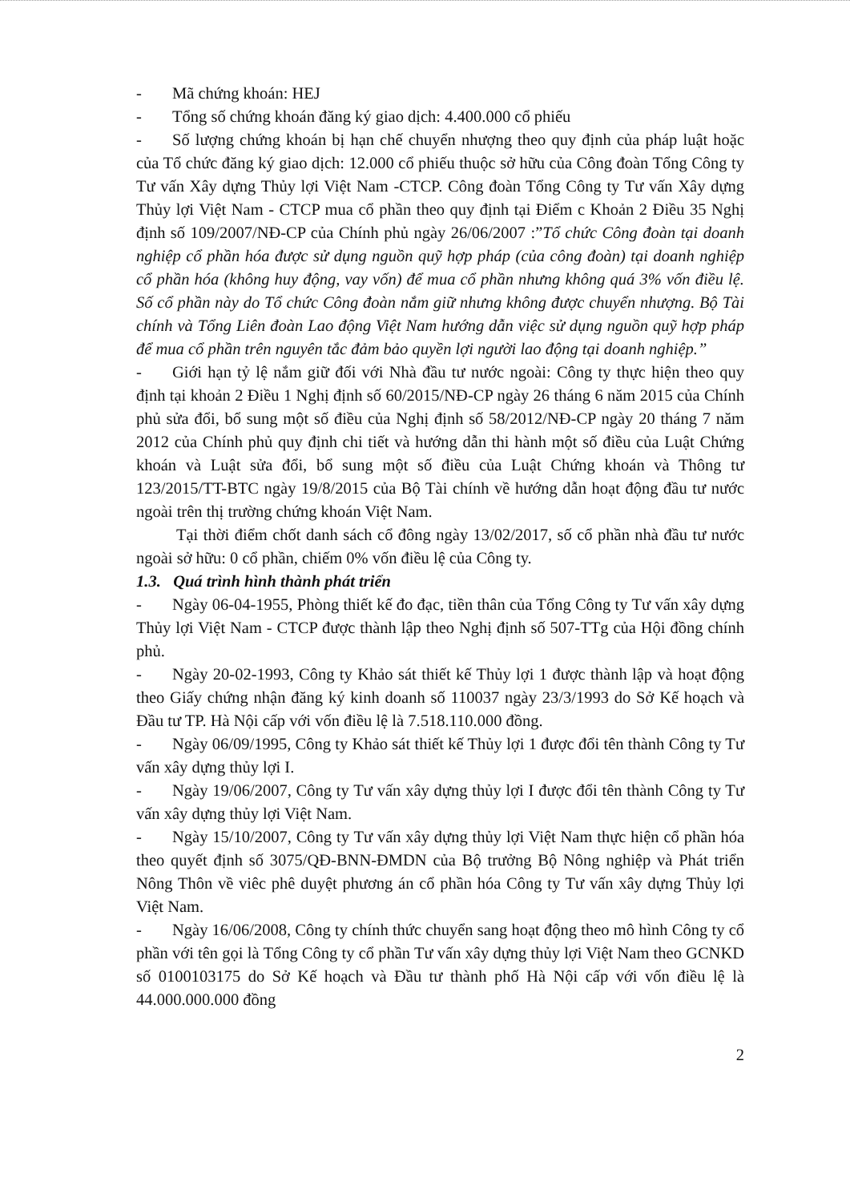- Mã chứng khoán: HEJ
- Tổng số chứng khoán đăng ký giao dịch: 4.400.000 cổ phiếu
- Số lượng chứng khoán bị hạn chế chuyển nhượng theo quy định của pháp luật hoặc của Tổ chức đăng ký giao dịch: 12.000 cổ phiếu thuộc sở hữu của Công đoàn Tổng Công ty Tư vấn Xây dựng Thủy lợi Việt Nam -CTCP. Công đoàn Tổng Công ty Tư vấn Xây dựng Thủy lợi Việt Nam - CTCP mua cổ phần theo quy định tại Điểm c Khoản 2 Điều 35 Nghị định số 109/2007/NĐ-CP của Chính phủ ngày 26/06/2007 :”Tổ chức Công đoàn tại doanh nghiệp cổ phần hóa được sử dụng nguồn quỹ hợp pháp (của công đoàn) tại doanh nghiệp cổ phần hóa (không huy động, vay vốn) để mua cổ phần nhưng không quá 3% vốn điều lệ. Số cổ phần này do Tổ chức Công đoàn nắm giữ nhưng không được chuyển nhượng. Bộ Tài chính và Tổng Liên đoàn Lao động Việt Nam hướng dẫn việc sử dụng nguồn quỹ hợp pháp để mua cổ phần trên nguyên tắc đảm bảo quyền lợi người lao động tại doanh nghiệp.”
- Giới hạn tỷ lệ nắm giữ đối với Nhà đầu tư nước ngoài: Công ty thực hiện theo quy định tại khoản 2 Điều 1 Nghị định số 60/2015/NĐ-CP ngày 26 tháng 6 năm 2015 của Chính phủ sửa đổi, bổ sung một số điều của Nghị định số 58/2012/NĐ-CP ngày 20 tháng 7 năm 2012 của Chính phủ quy định chi tiết và hướng dẫn thi hành một số điều của Luật Chứng khoán và Luật sửa đổi, bổ sung một số điều của Luật Chứng khoán và Thông tư 123/2015/TT-BTC ngày 19/8/2015 của Bộ Tài chính về hướng dẫn hoạt động đầu tư nước ngoài trên thị trường chứng khoán Việt Nam.
Tại thời điểm chốt danh sách cổ đông ngày 13/02/2017, số cổ phần nhà đầu tư nước ngoài sở hữu: 0 cổ phần, chiếm 0% vốn điều lệ của Công ty.
1.3. Quá trình hình thành phát triển
- Ngày 06-04-1955, Phòng thiết kế đo đạc, tiền thân của Tổng Công ty Tư vấn xây dựng Thủy lợi Việt Nam - CTCP được thành lập theo Nghị định số 507-TTg của Hội đồng chính phủ.
- Ngày 20-02-1993, Công ty Khảo sát thiết kế Thủy lợi 1 được thành lập và hoạt động theo Giấy chứng nhận đăng ký kinh doanh số 110037 ngày 23/3/1993 do Sở Kế hoạch và Đầu tư TP. Hà Nội cấp với vốn điều lệ là 7.518.110.000 đồng.
- Ngày 06/09/1995, Công ty Khảo sát thiết kế Thủy lợi 1 được đổi tên thành Công ty Tư vấn xây dựng thủy lợi I.
- Ngày 19/06/2007, Công ty Tư vấn xây dựng thủy lợi I được đổi tên thành Công ty Tư vấn xây dựng thủy lợi Việt Nam.
- Ngày 15/10/2007, Công ty Tư vấn xây dựng thủy lợi Việt Nam thực hiện cổ phần hóa theo quyết định số 3075/QĐ-BNN-ĐMDN của Bộ trưởng Bộ Nông nghiệp và Phát triển Nông Thôn về viêc phê duyệt phương án cổ phần hóa Công ty Tư vấn xây dựng Thủy lợi Việt Nam.
- Ngày 16/06/2008, Công ty chính thức chuyển sang hoạt động theo mô hình Công ty cổ phần với tên gọi là Tổng Công ty cổ phần Tư vấn xây dựng thủy lợi Việt Nam theo GCNKD số 0100103175 do Sở Kế hoạch và Đầu tư thành phố Hà Nội cấp với vốn điều lệ là 44.000.000.000 đồng
2